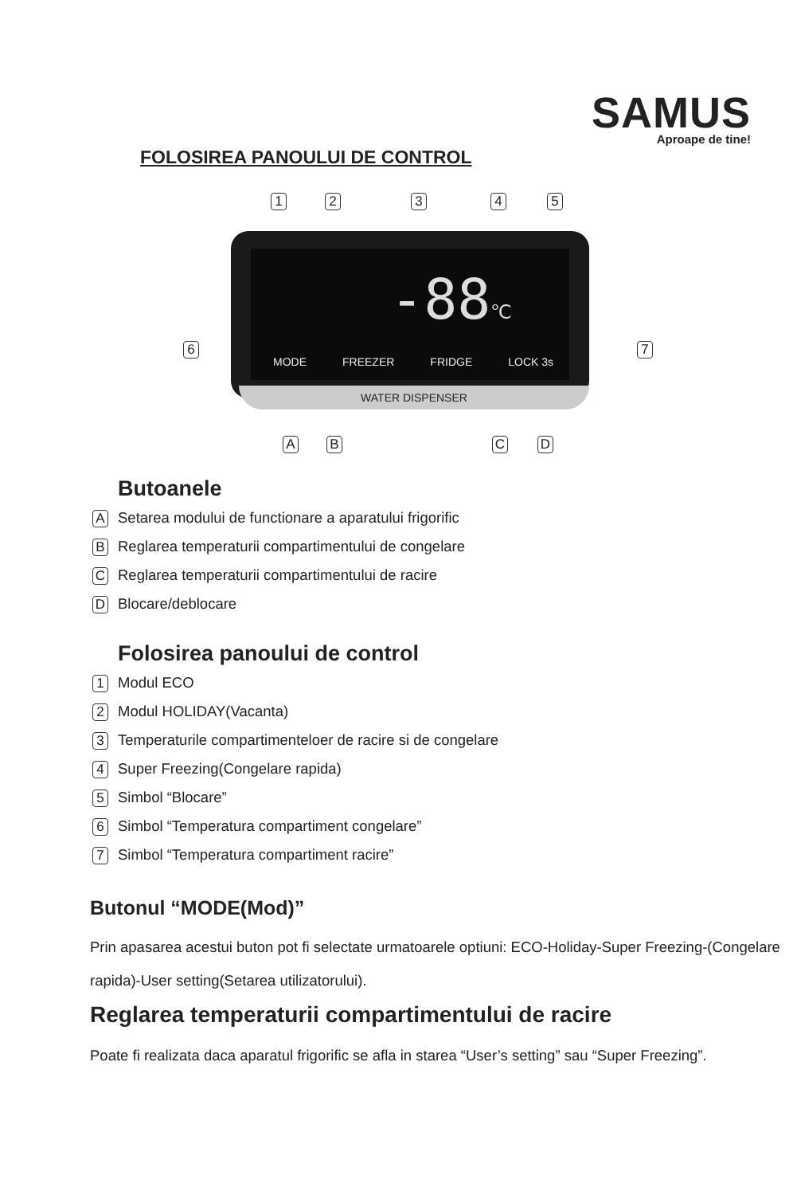SAMUS
Aproape de tine!
FOLOSIREA PANOULUI DE CONTROL
1 2 3 4 5
-88℃
6 7
MODE FREEZER FRIDGE LOCK 3s
WATER DISPENSER
A B C D
Butoanele
A Setarea modului de functionare a aparatului frigorific
B Reglarea temperaturii compartimentului de congelare
C Reglarea temperaturii compartimentului de racire
D Blocare/deblocare
Folosirea panoului de control
1 Modul ECO
2 Modul HOLIDAY(Vacanta)
3 Temperaturile compartimenteloer de racire si de congelare
4 Super Freezing(Congelare rapida)
5 Simbol “Blocare”
6 Simbol “Temperatura compartiment congelare”
7 Simbol “Temperatura compartiment racire”
Butonul “MODE(Mod)”
Prin apasarea acestui buton pot fi selectate urmatoarele optiuni: ECO-Holiday-Super Freezing-(Congelare rapida)-User setting(Setarea utilizatorului).
Reglarea temperaturii compartimentului de racire
Poate fi realizata daca aparatul frigorific se afla in starea “User’s setting” sau “Super Freezing”.